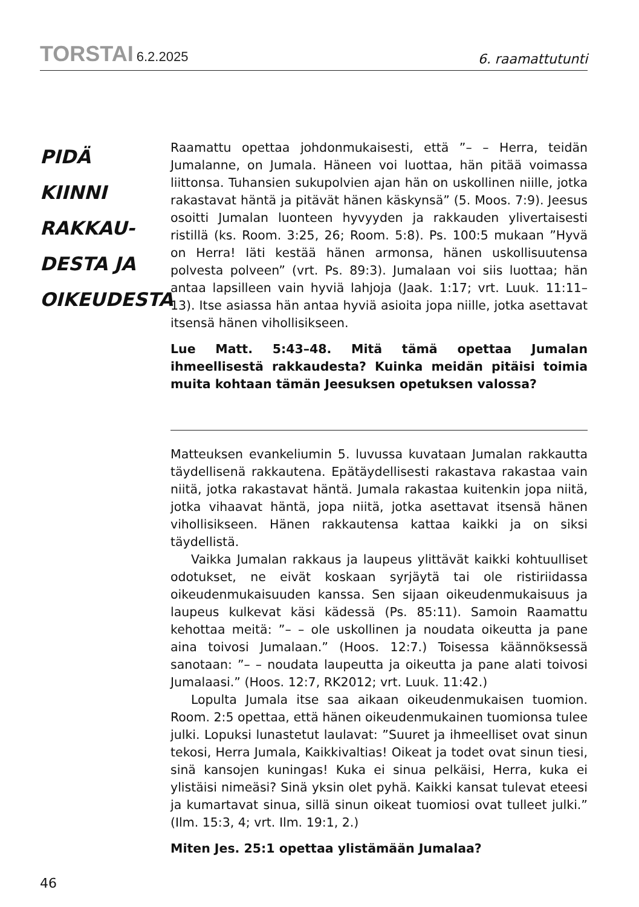TORSTAI 6.2.2025
6. raamattutunti
PIDÄ KIINNI RAKKAU-
DESTA JA OIKEUDESTA
Raamattu opettaa johdonmukaisesti, että ”– – Herra, teidän Jumalanne, on Jumala. Häneen voi luottaa, hän pitää voimassa liittonsa. Tuhansien sukupolvien ajan hän on uskollinen niille, jotka rakastavat häntä ja pitävät hänen käskynsä” (5. Moos. 7:9). Jeesus osoitti Jumalan luonteen hyvyyden ja rakkauden ylivertaisesti ristillä (ks. Room. 3:25, 26; Room. 5:8). Ps. 100:5 mukaan ”Hyvä on Herra! Iäti kestää hänen armonsa, hänen uskollisuutensa polvesta polveen” (vrt. Ps. 89:3). Jumalaan voi siis luottaa; hän antaa lapsilleen vain hyviä lahjoja (Jaak. 1:17; vrt. Luuk. 11:11–13). Itse asiassa hän antaa hyviä asioita jopa niille, jotka asettavat itsensä hänen vihollisikseen.
Lue Matt. 5:43–48. Mitä tämä opettaa Jumalan ihmeellisestä rakkaudesta? Kuinka meidän pitäisi toimia muita kohtaan tämän Jeesuksen opetuksen valossa?
Matteuksen evankeliumin 5. luvussa kuvataan Jumalan rakkautta täydellisenä rakkautena. Epätäydellisesti rakastava rakastaa vain niitä, jotka rakastavat häntä. Jumala rakastaa kuitenkin jopa niitä, jotka vihaavat häntä, jopa niitä, jotka asettavat itsensä hänen vihollisikseen. Hänen rakkautensa kattaa kaikki ja on siksi täydellistä.
Vaikka Jumalan rakkaus ja laupeus ylittävät kaikki kohtuulliset odotukset, ne eivät koskaan syrjäytä tai ole ristiriidassa oikeudenmukaisuuden kanssa. Sen sijaan oikeudenmukaisuus ja laupeus kulkevat käsi kädessä (Ps. 85:11). Samoin Raamattu kehottaa meitä: ”– – ole uskollinen ja noudata oikeutta ja pane aina toivosi Jumalaan.” (Hoos. 12:7.) Toisessa käännöksessä sanotaan: ”– – noudata laupeutta ja oikeutta ja pane alati toivosi Jumalaasi.” (Hoos. 12:7, RK2012; vrt. Luuk. 11:42.)
Lopulta Jumala itse saa aikaan oikeudenmukaisen tuomion. Room. 2:5 opettaa, että hänen oikeudenmukainen tuomionsa tulee julki. Lopuksi lunastetut laulavat: ”Suuret ja ihmeelliset ovat sinun tekosi, Herra Jumala, Kaikkivaltias! Oikeat ja todet ovat sinun tiesi, sinä kansojen kuningas! Kuka ei sinua pelkäisi, Herra, kuka ei ylistäisi nimeäsi? Sinä yksin olet pyhä. Kaikki kansat tulevat eteesi ja kumartavat sinua, sillä sinun oikeat tuomiosi ovat tulleet julki.” (Ilm. 15:3, 4; vrt. Ilm. 19:1, 2.)
Miten Jes. 25:1 opettaa ylistämään Jumalaa?
46